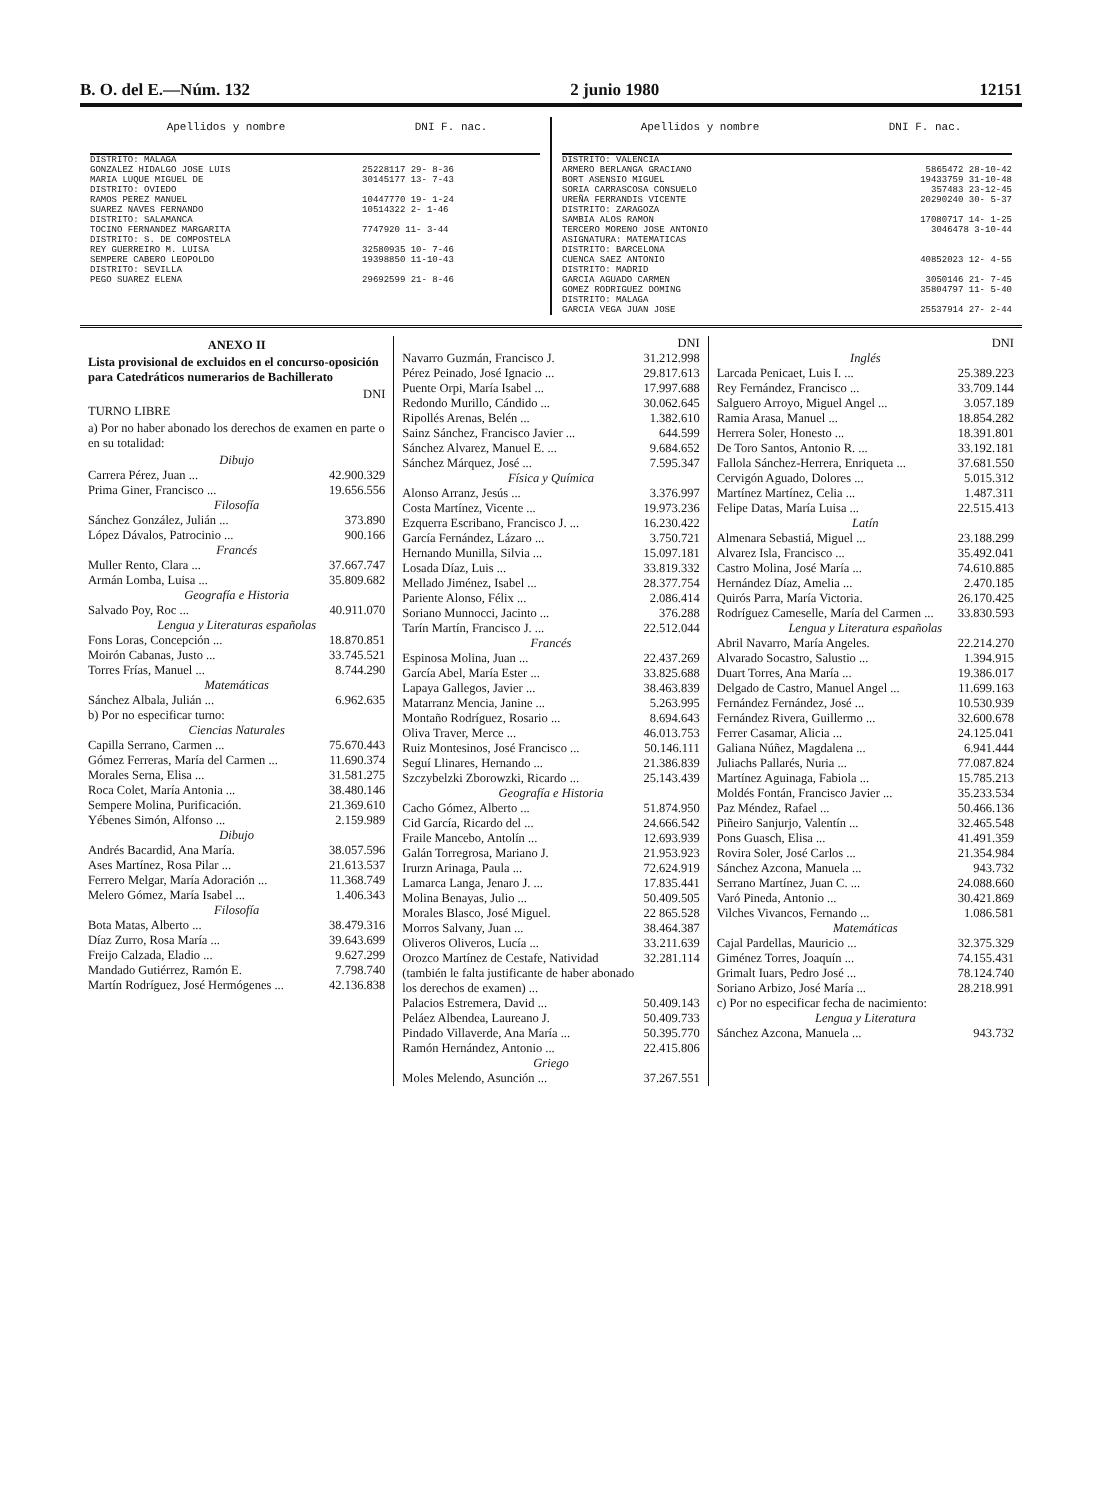B. O. del E.—Núm. 132 2 junio 1980 12151
| Apellidos y nombre | DNI F. nac. |
| --- | --- |
| DISTRITO: MALAGA | |
| GONZALEZ HIDALGO JOSE LUIS | 25228117 29- 8-36 |
| MARIA LUQUE MIGUEL DE | 30145177 13- 7-43 |
| DISTRITO: OVIEDO | |
| RAMOS PEREZ MANUEL | 10447770 19- 1-24 |
| SUAREZ NAVES FERNANDO | 10514322 2- 1-46 |
| DISTRITO: SALAMANCA | |
| TOCINO FERNANDEZ MARGARITA | 7747920 11- 3-44 |
| DISTRITO: S. DE COMPOSTELA | |
| REY GUERREIRO M. LUISA | 32580935 10- 7-46 |
| SEMPERE CABERO LEOPOLDO | 19398850 11-10-43 |
| DISTRITO: SEVILLA | |
| PEGO SUAREZ ELENA | 29692599 21- 8-46 |
| Apellidos y nombre | DNI F. nac. |
| --- | --- |
| DISTRITO: VALENCIA | |
| ARMERO BERLANGA GRACIANO | 5865472 28-10-42 |
| BORT ASENSIO MIGUEL | 19433759 31-10-48 |
| SORIA CARRASCOSA CONSUELO | 357483 23-12-45 |
| UREÑA FERRANDIS VICENTE | 20290240 30- 5-37 |
| DISTRITO: ZARAGOZA | |
| SAMBIA ALOS RAMON | 17080717 14- 1-25 |
| TERCERO MORENO JOSE ANTONIO | 3046478 3-10-44 |
| ASIGNATURA: MATEMATICAS | |
| DISTRITO: BARCELONA | |
| CUENCA SAEZ ANTONIO | 40852023 12- 4-55 |
| DISTRITO: MADRID | |
| GARCIA AGUADO CARMEN | 3050146 21- 7-45 |
| GOMEZ RODRIGUEZ DOMING | 35804797 11- 5-40 |
| DISTRITO: MALAGA | |
| GARCIA VEGA JUAN JOSE | 25537914 27- 2-44 |
ANEXO II
Lista provisional de excluidos en el concurso-oposición para Catedráticos numerarios de Bachillerato
DNI
TURNO LIBRE
a) Por no haber abonado los derechos de examen en parte o en su totalidad:
| Dibujo | |
| Carrera Pérez, Juan ... | 42.900.329 |
| Prima Giner, Francisco ... | 19.656.556 |
| Filosofía | |
| Sánchez González, Julián ... | 373.890 |
| López Dávalos, Patrocinio ... | 900.166 |
| Francés | |
| Muller Rento, Clara ... | 37.667.747 |
| Armán Lomba, Luisa ... | 35.809.682 |
| Geografía e Historia | |
| Salvado Poy, Roc ... | 40.911.070 |
| Lengua y Literaturas españolas | |
| Fons Loras, Concepción ... | 18.870.851 |
| Moirón Cabanas, Justo ... | 33.745.521 |
| Torres Frías, Manuel ... | 8.744.290 |
| Matemáticas | |
| Sánchez Albala, Julián ... | 6.962.635 |
| b) Por no especificar turno: | |
| Ciencias Naturales | |
| Capilla Serrano, Carmen ... | 75.670.443 |
| Gómez Ferreras, María del Carmen ... | 11.690.374 |
| Morales Serna, Elisa ... | 31.581.275 |
| Roca Colet, María Antonia ... | 38.480.146 |
| Sempere Molina, Purificación. | 21.369.610 |
| Yébenes Simón, Alfonso ... | 2.159.989 |
| Dibujo | |
| Andrés Bacardid, Ana María. | 38.057.596 |
| Ases Martínez, Rosa Pilar ... | 21.613.537 |
| Ferrero Melgar, María Adoración ... | 11.368.749 |
| Melero Gómez, María Isabel ... | 1.406.343 |
| Filosofía | |
| Bota Matas, Alberto ... | 38.479.316 |
| Díaz Zurro, Rosa María ... | 39.643.699 |
| Freijo Calzada, Eladio ... | 9.627.299 |
| Mandado Gutiérrez, Ramón E. | 7.798.740 |
| Martín Rodríguez, José Hermógenes ... | 42.136.838 |
| | DNI |
| Navarro Guzmán, Francisco J. | 31.212.998 |
| Pérez Peinado, José Ignacio ... | 29.817.613 |
| Puente Orpi, María Isabel ... | 17.997.688 |
| Redondo Murillo, Cándido ... | 30.062.645 |
| Ripollés Arenas, Belén ... | 1.382.610 |
| Sainz Sánchez, Francisco Javier ... | 644.599 |
| Sánchez Alvarez, Manuel E. ... | 9.684.652 |
| Sánchez Márquez, José ... | 7.595.347 |
| Física y Química | |
| Alonso Arranz, Jesús ... | 3.376.997 |
| Costa Martínez, Vicente ... | 19.973.236 |
| Ezquerra Escribano, Francisco J. ... | 16.230.422 |
| García Fernández, Lázaro ... | 3.750.721 |
| Hernando Munilla, Silvia ... | 15.097.181 |
| Losada Díaz, Luis ... | 33.819.332 |
| Mellado Jiménez, Isabel ... | 28.377.754 |
| Pariente Alonso, Félix ... | 2.086.414 |
| Soriano Munnocci, Jacinto ... | 376.288 |
| Tarín Martín, Francisco J. ... | 22.512.044 |
| Francés | |
| Espinosa Molina, Juan ... | 22.437.269 |
| García Abel, María Ester ... | 33.825.688 |
| Lapaya Gallegos, Javier ... | 38.463.839 |
| Matarranz Mencia, Janine ... | 5.263.995 |
| Montaño Rodríguez, Rosario ... | 8.694.643 |
| Oliva Traver, Merce ... | 46.013.753 |
| Ruiz Montesinos, José Francisco ... | 50.146.111 |
| Seguí Llinares, Hernando ... | 21.386.839 |
| Szczybelzki Zborowzki, Ricardo ... | 25.143.439 |
| Geografía e Historia | |
| Cacho Gómez, Alberto ... | 51.874.950 |
| Cid García, Ricardo del ... | 24.666.542 |
| Fraile Mancebo, Antolín ... | 12.693.939 |
| Galán Torregrosa, Mariano J. | 21.953.923 |
| Irurzn Arinaga, Paula ... | 72.624.919 |
| Lamarca Langa, Jenaro J. ... | 17.835.441 |
| Molina Benayas, Julio ... | 50.409.505 |
| Morales Blasco, José Miguel. | 22 865.528 |
| Morros Salvany, Juan ... | 38.464.387 |
| Oliveros Oliveros, Lucía ... | 33.211.639 |
| Orozco Martínez de Cestafe, Natividad (también le falta justificante de haber abonado los derechos de examen) ... | 32.281.114 |
| Palacios Estremera, David ... | 50.409.143 |
| Peláez Albendea, Laureano J. | 50.409.733 |
| Pindado Villaverde, Ana María ... | 50.395.770 |
| Ramón Hernández, Antonio ... | 22.415.806 |
| Griego | |
| Moles Melendo, Asunción ... | 37.267.551 |
| | DNI |
| Inglés | |
| Larcada Penicaet, Luis I. ... | 25.389.223 |
| Rey Fernández, Francisco ... | 33.709.144 |
| Salguero Arroyo, Miguel Angel ... | 3.057.189 |
| Ramia Arasa, Manuel ... | 18.854.282 |
| Herrera Soler, Honesto ... | 18.391.801 |
| De Toro Santos, Antonio R. ... | 33.192.181 |
| Fallola Sánchez-Herrera, Enriqueta ... | 37.681.550 |
| Cervigón Aguado, Dolores ... | 5.015.312 |
| Martínez Martínez, Celia ... | 1.487.311 |
| Felipe Datas, María Luisa ... | 22.515.413 |
| Latín | |
| Almenara Sebastiá, Miguel ... | 23.188.299 |
| Alvarez Isla, Francisco ... | 35.492.041 |
| Castro Molina, José María ... | 74.610.885 |
| Hernández Díaz, Amelia ... | 2.470.185 |
| Quirós Parra, María Victoria. | 26.170.425 |
| Rodríguez Cameselle, María del Carmen ... | 33.830.593 |
| Lengua y Literatura españolas | |
| Abril Navarro, María Angeles. | 22.214.270 |
| Alvarado Socastro, Salustio ... | 1.394.915 |
| Duart Torres, Ana María ... | 19.386.017 |
| Delgado de Castro, Manuel Angel ... | 11.699.163 |
| Fernández Fernández, José ... | 10.530.939 |
| Fernández Rivera, Guillermo ... | 32.600.678 |
| Ferrer Casamar, Alicia ... | 24.125.041 |
| Galiana Núñez, Magdalena ... | 6.941.444 |
| Juliachs Pallarés, Nuria ... | 77.087.824 |
| Martínez Aguinaga, Fabiola ... | 15.785.213 |
| Moldés Fontán, Francisco Javier ... | 35.233.534 |
| Paz Méndez, Rafael ... | 50.466.136 |
| Piñeiro Sanjurjo, Valentín ... | 32.465.548 |
| Pons Guasch, Elisa ... | 41.491.359 |
| Rovira Soler, José Carlos ... | 21.354.984 |
| Sánchez Azcona, Manuela ... | 943.732 |
| Serrano Martínez, Juan C. ... | 24.088.660 |
| Varó Pineda, Antonio ... | 30.421.869 |
| Vilches Vivancos, Fernando ... | 1.086.581 |
| Matemáticas | |
| Cajal Pardellas, Mauricio ... | 32.375.329 |
| Giménez Torres, Joaquín ... | 74.155.431 |
| Grimalt Iuars, Pedro José ... | 78.124.740 |
| Soriano Arbizo, José María ... | 28.218.991 |
| c) Por no especificar fecha de nacimiento: | |
| Lengua y Literatura | |
| Sánchez Azcona, Manuela ... | 943.732 |